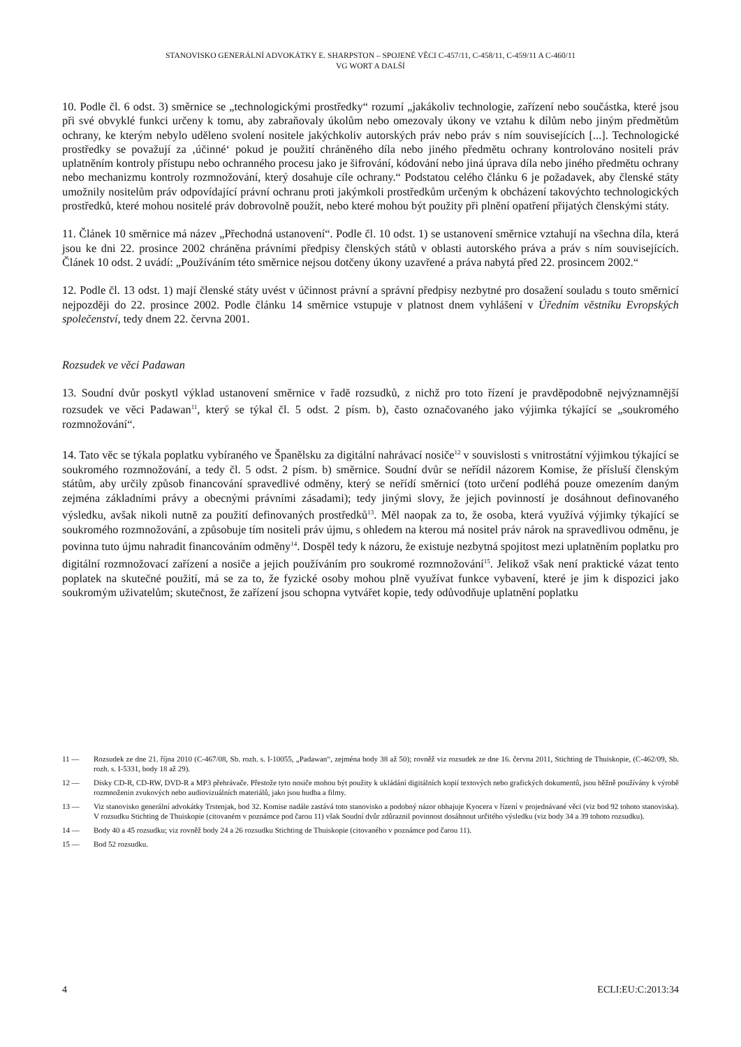STANOVISKO GENERÁLNÍ ADVOKÁTKY E. SHARPSTON – SPOJENÉ VĚCI C-457/11, C-458/11, C-459/11 A C-460/11
VG WORT A DALŠÍ
10. Podle čl. 6 odst. 3) směrnice se „technologickými prostředky“ rozumí „jakákoliv technologie, zařízení nebo součástka, které jsou při své obvyklé funkci určeny k tomu, aby zabraňovaly úkolům nebo omezovaly úkony ve vztahu k dílům nebo jiným předmětům ochrany, ke kterým nebylo uděleno svolení nositele jakýchkoliv autorských práv nebo práv s ním souvisejících [...]. Technologické prostředky se považují za ‚účinné‘ pokud je použití chráněného díla nebo jiného předmětu ochrany kontrolováno nositeli práv uplatněním kontroly přístupu nebo ochranného procesu jako je šifrování, kódování nebo jiná úprava díla nebo jiného předmětu ochrany nebo mechanizmu kontroly rozmnožování, který dosahuje cíle ochrany.“ Podstatou celého článku 6 je požadavek, aby členské státy umožnily nositelům práv odpovídající právní ochranu proti jakýmkoli prostředkům určeným k obcházení takovýchto technologických prostředků, které mohou nositelé práv dobrovolně použít, nebo které mohou být použity při plnění opatření přijatých členskými státy.
11. Článek 10 směrnice má název „Přechodná ustanovení“. Podle čl. 10 odst. 1) se ustanovení směrnice vztahují na všechna díla, která jsou ke dni 22. prosince 2002 chráněna právními předpisy členských států v oblasti autorského práva a práv s ním souvisejících. Článek 10 odst. 2 uvádí: „Používáním této směrnice nejsou dotčeny úkony uzavřené a práva nabytá před 22. prosincem 2002.“
12. Podle čl. 13 odst. 1) mají členské státy uvést v účinnost právní a správní předpisy nezbytné pro dosažení souladu s touto směrnicí nejpozději do 22. prosince 2002. Podle článku 14 směrnice vstupuje v platnost dnem vyhlášení v Úředním věstníku Evropských společenství, tedy dnem 22. června 2001.
Rozsudek ve věci Padawan
13. Soudní dvůr poskytl výklad ustanovení směrnice v řadě rozsudků, z nichž pro toto řízení je pravděpodobně nejvýznamnější rozsudek ve věci Padawan<sup>11</sup>, který se týkal čl. 5 odst. 2 písm. b), často označovaného jako výjimka týkající se „soukromého rozmnožování“.
14. Tato věc se týkala poplatku vybíraného ve Španělsku za digitální nahrávací nosiče<sup>12</sup> v souvislosti s vnitrostátní výjimkou týkající se soukromého rozmnožování, a tedy čl. 5 odst. 2 písm. b) směrnice. Soudní dvůr se neřídil názorem Komise, že přísluší členským státům, aby určily způsob financování spravedlivé odměny, který se neřídí směrnicí (toto určení podléhá pouze omezením daným zejména základními právy a obecnými právními zásadami); tedy jinými slovy, že jejich povinností je dosáhnout definovaného výsledku, avšak nikoli nutně za použití definovaných prostředků<sup>13</sup>. Měl naopak za to, že osoba, která využívá výjimky týkající se soukromého rozmnožování, a způsobuje tím nositeli práv újmu, s ohledem na kterou má nositel práv nárok na spravedlivou odměnu, je povinna tuto újmu nahradit financováním odměny<sup>14</sup>. Dospěl tedy k názoru, že existuje nezbytná spojitost mezi uplatněním poplatku pro digitální rozmnožovací zařízení a nosiče a jejich používáním pro soukromé rozmnožování<sup>15</sup>. Jelikož však není praktické vázat tento poplatek na skutečné použití, má se za to, že fyzické osoby mohou plně využívat funkce vybavení, které je jim k dispozici jako soukromým uživatelům; skutečnost, že zařízení jsou schopna vytvářet kopie, tedy odůvodňuje uplatnění poplatku
11 — Rozsudek ze dne 21. října 2010 (C-467/08, Sb. rozh. s. I-10055, „Padawan“, zejména body 38 až 50); rovněž viz rozsudek ze dne 16. června 2011, Stichting de Thuiskopie, (C-462/09, Sb. rozh. s. I-5331, body 18 až 29).
12 — Disky CD-R, CD-RW, DVD-R a MP3 přehrávače. Přestože tyto nosiče mohou být použity k ukládání digitálních kopií textových nebo grafických dokumentů, jsou běžně používány k výrobě rozmnoženin zvukových nebo audiovizuálních materiálů, jako jsou hudba a filmy.
13 — Viz stanovisko generální advokátky Trstenjak, bod 32. Komise nadále zastává toto stanovisko a podobný názor obhajuje Kyocera v řízení v projednávané věci (viz bod 92 tohoto stanoviska). V rozsudku Stichting de Thuiskopie (citovaném v poznámce pod čarou 11) však Soudní dvůr zdůraznil povinnost dosáhnout určitého výsledku (viz body 34 a 39 tohoto rozsudku).
14 — Body 40 a 45 rozsudku; viz rovněž body 24 a 26 rozsudku Stichting de Thuiskopie (citovaného v poznámce pod čarou 11).
15 — Bod 52 rozsudku.
4 ECLI:EU:C:2013:34